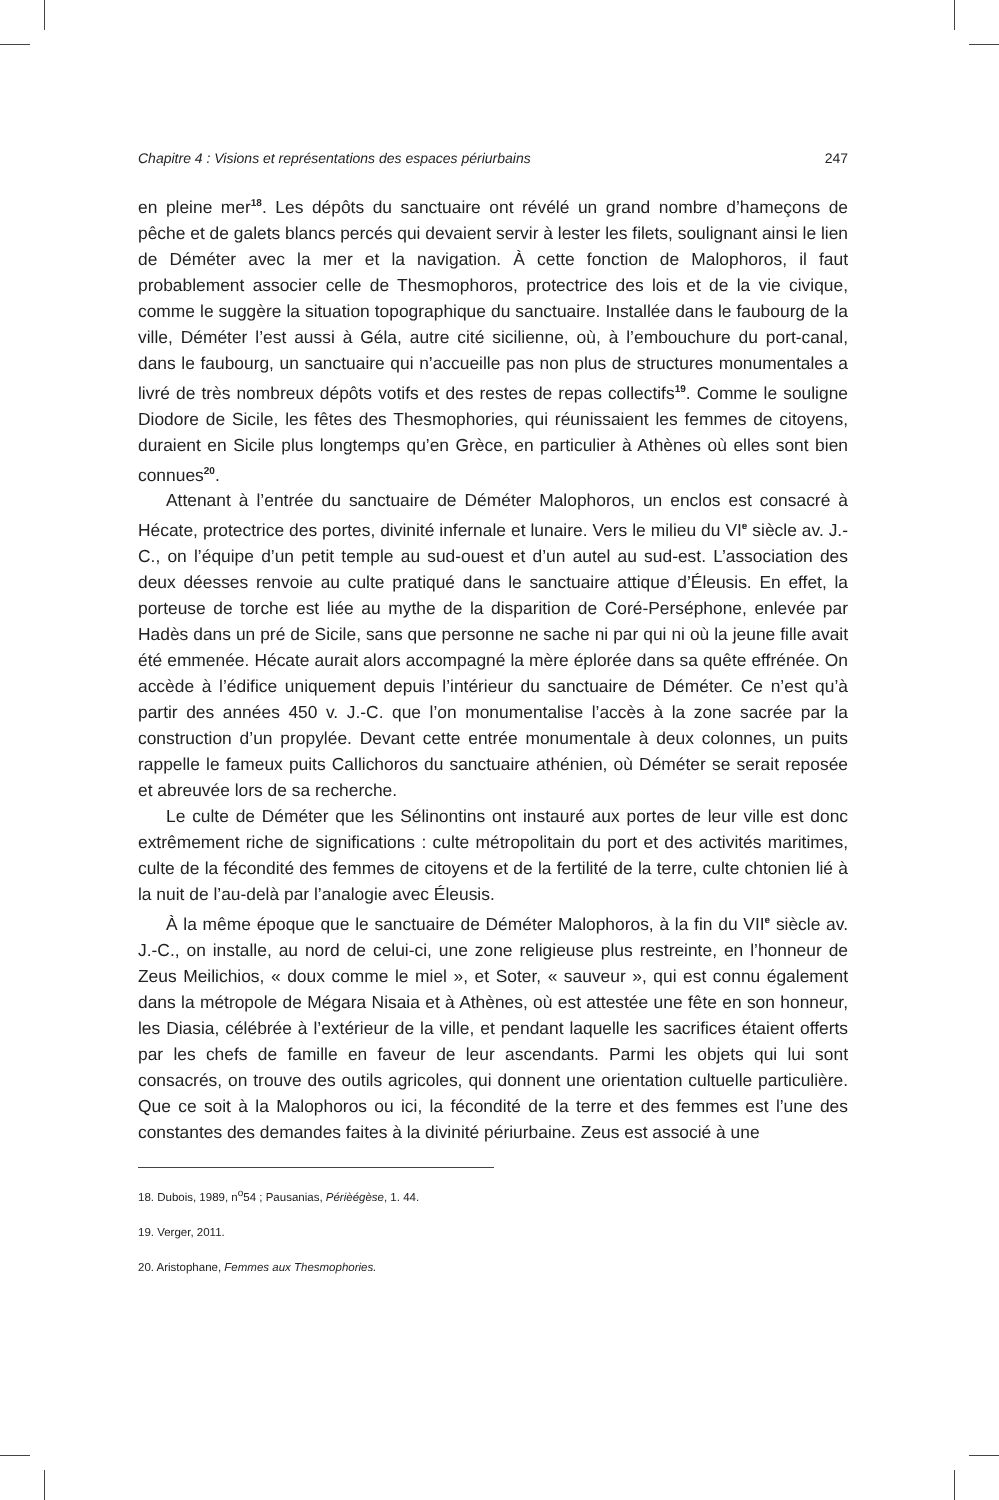Chapitre 4 : Visions et représentations des espaces périurbains 247
en pleine mer<sup>18</sup>. Les dépôts du sanctuaire ont révélé un grand nombre d’hameçons de pêche et de galets blancs percés qui devaient servir à lester les filets, soulignant ainsi le lien de Déméter avec la mer et la navigation. À cette fonction de Malophoros, il faut probablement associer celle de Thesmophoros, protectrice des lois et de la vie civique, comme le suggère la situation topographique du sanctuaire. Installée dans le faubourg de la ville, Déméter l’est aussi à Géla, autre cité sicilienne, où, à l’embouchure du port-canal, dans le faubourg, un sanctuaire qui n’accueille pas non plus de structures monumentales a livré de très nombreux dépôts votifs et des restes de repas collectifs<sup>19</sup>. Comme le souligne Diodore de Sicile, les fêtes des Thesmophories, qui réunissaient les femmes de citoyens, duraient en Sicile plus longtemps qu’en Grèce, en particulier à Athènes où elles sont bien connues<sup>20</sup>.
Attenant à l’entrée du sanctuaire de Déméter Malophoros, un enclos est consacré à Hécate, protectrice des portes, divinité infernale et lunaire. Vers le milieu du VI<sup>e</sup> siècle av. J.-C., on l’équipe d’un petit temple au sud-ouest et d’un autel au sud-est. L’association des deux déesses renvoie au culte pratiqué dans le sanctuaire attique d’Éleusis. En effet, la porteuse de torche est liée au mythe de la disparition de Coré-Perséphone, enlevée par Hadès dans un pré de Sicile, sans que personne ne sache ni par qui ni où la jeune fille avait été emmenée. Hécate aurait alors accompagné la mère éplorée dans sa quête effrénée. On accède à l’édifice uniquement depuis l’intérieur du sanctuaire de Déméter. Ce n’est qu’à partir des années 450 v. J.-C. que l’on monumentalise l’accès à la zone sacrée par la construction d’un propylée. Devant cette entrée monumentale à deux colonnes, un puits rappelle le fameux puits Callichoros du sanctuaire athénien, où Déméter se serait reposée et abreuvée lors de sa recherche.
Le culte de Déméter que les Sélinontins ont instauré aux portes de leur ville est donc extrêmement riche de significations : culte métropolitain du port et des activités maritimes, culte de la fécondité des femmes de citoyens et de la fertilité de la terre, culte chtonien lié à la nuit de l’au-delà par l’analogie avec Éleusis.
À la même époque que le sanctuaire de Déméter Malophoros, à la fin du VII<sup>e</sup> siècle av. J.-C., on installe, au nord de celui-ci, une zone religieuse plus restreinte, en l’honneur de Zeus Meilichios, « doux comme le miel », et Soter, « sauveur », qui est connu également dans la métropole de Mégara Nisaia et à Athènes, où est attestée une fête en son honneur, les Diasia, célébrée à l’extérieur de la ville, et pendant laquelle les sacrifices étaient offerts par les chefs de famille en faveur de leur ascendants. Parmi les objets qui lui sont consacrés, on trouve des outils agricoles, qui donnent une orientation cultuelle particulière. Que ce soit à la Malophoros ou ici, la fécondité de la terre et des femmes est l’une des constantes des demandes faites à la divinité périurbaine. Zeus est associé à une
18. Dubois, 1989, n<sup>o</sup>54 ; Pausanias, Périèégèse, 1. 44.
19. Verger, 2011.
20. Aristophane, Femmes aux Thesmophories.